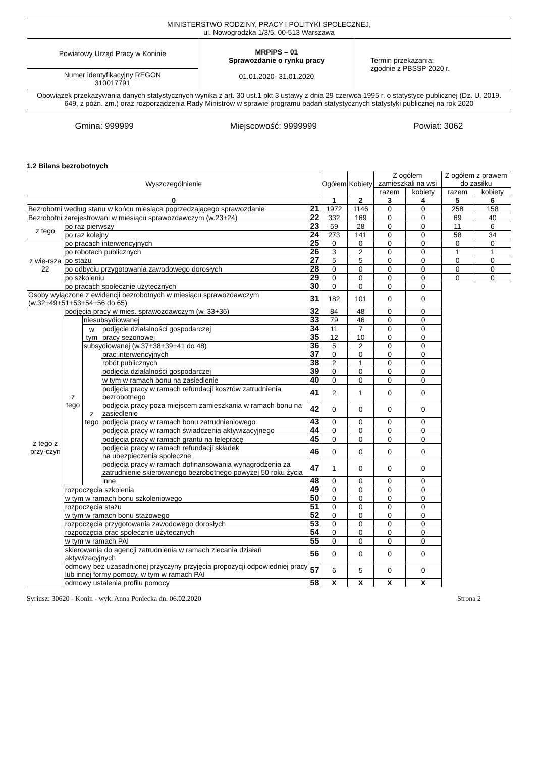| MINISTERSTWO RODZINY, PRACY I POLITYKI SPOŁECZNEJ, ul. Nowogrodzka 1/3/5, 00-513 Warszawa | | |
| Powiatowy Urząd Pracy w Koninie | MRPiPS – 01 Sprawozdanie o rynku pracy 01.01.2020- 31.01.2020 | Termin przekazania: zgodnie z PBSSP 2020 r. |
| Numer identyfikacyjny REGON 310017791 | | |
| Obowiązek przekazywania danych statystycznych wynika z art. 30 ust.1 pkt 3 ustawy z dnia 29 czerwca 1995 r. o statystyce publicznej (Dz. U. 2019. 649, z późn. zm.) oraz rozporządzenia Rady Ministrów w sprawie programu badań statystycznych statystyki publicznej na rok 2020 | | |
Gmina: 999999 Miejscowość: 9999999 Powiat: 3062
1.2 Bilans bezrobotnych
| Wyszczególnienie | | | | | Ogółem | Kobiety | Z ogółem zamieszkali na wsi | | Z ogółem z prawem do zasiłku | |
| --- | --- | --- | --- | --- | --- | --- | --- | --- | --- | --- |
| | | | | | | | razem | kobiety | razem | kobiety |
| 0 | | | | | 1 | 2 | 3 | 4 | 5 | 6 |
| Bezrobotni według stanu w końcu miesiąca poprzedzającego sprawozdanie | | | | 21 | 1972 | 1146 | 0 | 0 | 258 | 158 |
| Bezrobotni zarejestrowani w miesiącu sprawozdawczym (w.23+24) | | | | 22 | 332 | 169 | 0 | 0 | 69 | 40 |
| z tego | po raz pierwszy | | | 23 | 59 | 28 | 0 | 0 | 11 | 6 |
| | po raz kolejny | | | 24 | 273 | 141 | 0 | 0 | 58 | 34 |
| z wie-rsza 22 | po pracach interwencyjnych | | | 25 | 0 | 0 | 0 | 0 | 0 | 0 |
| | po robotach publicznych | | | 26 | 3 | 2 | 0 | 0 | 1 | 1 |
| | po stażu | | | 27 | 5 | 5 | 0 | 0 | 0 | 0 |
| | po odbyciu przygotowania zawodowego dorosłych | | | 28 | 0 | 0 | 0 | 0 | 0 | 0 |
| | po szkoleniu | | | 29 | 0 | 0 | 0 | 0 | 0 | 0 |
| | po pracach społecznie użytecznych | | | 30 | 0 | 0 | 0 | 0 | | |
| Osoby wyłączone z ewidencji bezrobotnych w miesiącu sprawozdawczym (w.32+49+51+53+54+56 do 65) | | | | 31 | 182 | 101 | 0 | 0 | | |
| z tego z przy-czyn | podjęcia pracy w mies. sprawozdawczym (w. 33+36) | | | 32 | 84 | 48 | 0 | 0 | | |
| | z tego | niesubsydiowanej | | 33 | 79 | 46 | 0 | 0 | | |
| | | w tym | podjęcie działalności gospodarczej | 34 | 11 | 7 | 0 | 0 | | |
| | | | pracy sezonowej | 35 | 12 | 10 | 0 | 0 | | |
| | | subsydiowanej (w.37+38+39+41 do 48) | | 36 | 5 | 2 | 0 | 0 | | |
| | | z tego | prac interwencyjnych | 37 | 0 | 0 | 0 | 0 | | |
| | | | robót publicznych | 38 | 2 | 1 | 0 | 0 | | |
| | | | podjęcia działalności gospodarczej | 39 | 0 | 0 | 0 | 0 | | |
| | | | w tym w ramach bonu na zasiedlenie | 40 | 0 | 0 | 0 | 0 | | |
| | | | podjęcia pracy w ramach refundacji kosztów zatrudnienia bezrobotnego | 41 | 2 | 1 | 0 | 0 | | |
| | | | podjęcia pracy poza miejscem zamieszkania w ramach bonu na zasiedlenie | 42 | 0 | 0 | 0 | 0 | | |
| | | | podjęcia pracy w ramach bonu zatrudnieniowego | 43 | 0 | 0 | 0 | 0 | | |
| | | | podjęcia pracy w ramach świadczenia aktywizacyjnego | 44 | 0 | 0 | 0 | 0 | | |
| | | | podjęcia pracy w ramach grantu na telepracę | 45 | 0 | 0 | 0 | 0 | | |
| | | | podjęcia pracy w ramach refundacji składek na ubezpieczenia społeczne | 46 | 0 | 0 | 0 | 0 | | |
| | | | podjęcia pracy w ramach dofinansowania wynagrodzenia za zatrudnienie skierowanego bezrobotnego powyżej 50 roku życia | 47 | 1 | 0 | 0 | 0 | | |
| | | | inne | 48 | 0 | 0 | 0 | 0 | | |
| | rozpoczęcia szkolenia | | | 49 | 0 | 0 | 0 | 0 | | |
| | w tym w ramach bonu szkoleniowego | | | 50 | 0 | 0 | 0 | 0 | | |
| | rozpoczęcia stażu | | | 51 | 0 | 0 | 0 | 0 | | |
| | w tym w ramach bonu stażowego | | | 52 | 0 | 0 | 0 | 0 | | |
| | rozpoczęcia przygotowania zawodowego dorosłych | | | 53 | 0 | 0 | 0 | 0 | | |
| | rozpoczęcia prac społecznie użytecznych | | | 54 | 0 | 0 | 0 | 0 | | |
| | w tym w ramach PAI | | | 55 | 0 | 0 | 0 | 0 | | |
| | skierowania do agencji zatrudnienia w ramach zlecania działań aktywizacyjnych | | | 56 | 0 | 0 | 0 | 0 | | |
| | odmowy bez uzasadnionej przyczyny przyjęcia propozycji odpowiedniej pracy lub innej formy pomocy, w tym w ramach PAI | | | 57 | 6 | 5 | 0 | 0 | | |
| | odmowy ustalenia profilu pomocy | | | 58 | X | X | X | X | | |
Syriusz: 30620 - Konin - wyk. Anna Poniecka dn. 06.02.2020 Strona 2